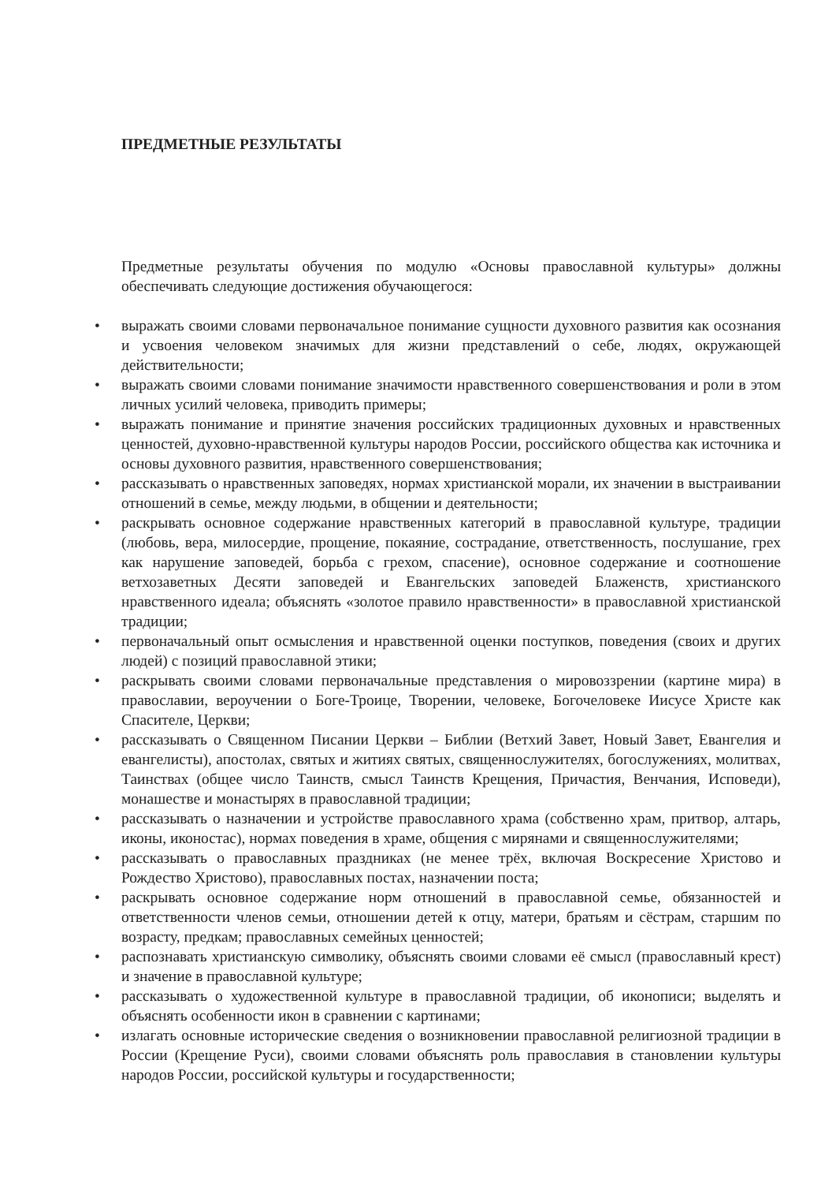ПРЕДМЕТНЫЕ РЕЗУЛЬТАТЫ
Предметные результаты обучения по модулю «Основы православной культуры» должны обеспечивать следующие достижения обучающегося:
• выражать своими словами первоначальное понимание сущности духовного развития как осознания и усвоения человеком значимых для жизни представлений о себе, людях, окружающей действительности;
• выражать своими словами понимание значимости нравственного совершенствования и роли в этом личных усилий человека, приводить примеры;
• выражать понимание и принятие значения российских традиционных духовных и нравственных ценностей, духовно-нравственной культуры народов России, российского общества как источника и основы духовного развития, нравственного совершенствования;
• рассказывать о нравственных заповедях, нормах христианской морали, их значении в выстраивании отношений в семье, между людьми, в общении и деятельности;
• раскрывать основное содержание нравственных категорий в православной культуре, традиции (любовь, вера, милосердие, прощение, покаяние, сострадание, ответственность, послушание, грех как нарушение заповедей, борьба с грехом, спасение), основное содержание и соотношение ветхозаветных Десяти заповедей и Евангельских заповедей Блаженств, христианского нравственного идеала; объяснять «золотое правило нравственности» в православной христианской традиции;
• первоначальный опыт осмысления и нравственной оценки поступков, поведения (своих и других людей) с позиций православной этики;
• раскрывать своими словами первоначальные представления о мировоззрении (картине мира) в православии, вероучении о Боге-Троице, Творении, человеке, Богочеловеке Иисусе Христе как Спасителе, Церкви;
• рассказывать о Священном Писании Церкви – Библии (Ветхий Завет, Новый Завет, Евангелия и евангелисты), апостолах, святых и житиях святых, священнослужителях, богослужениях, молитвах, Таинствах (общее число Таинств, смысл Таинств Крещения, Причастия, Венчания, Исповеди), монашестве и монастырях в православной традиции;
• рассказывать о назначении и устройстве православного храма (собственно храм, притвор, алтарь, иконы, иконостас), нормах поведения в храме, общения с мирянами и священнослужителями;
• рассказывать о православных праздниках (не менее трёх, включая Воскресение Христово и Рождество Христово), православных постах, назначении поста;
• раскрывать основное содержание норм отношений в православной семье, обязанностей и ответственности членов семьи, отношении детей к отцу, матери, братьям и сёстрам, старшим по возрасту, предкам; православных семейных ценностей;
• распознавать христианскую символику, объяснять своими словами её смысл (православный крест) и значение в православной культуре;
• рассказывать о художественной культуре в православной традиции, об иконописи; выделять и объяснять особенности икон в сравнении с картинами;
• излагать основные исторические сведения о возникновении православной религиозной традиции в России (Крещение Руси), своими словами объяснять роль православия в становлении культуры народов России, российской культуры и государственности;